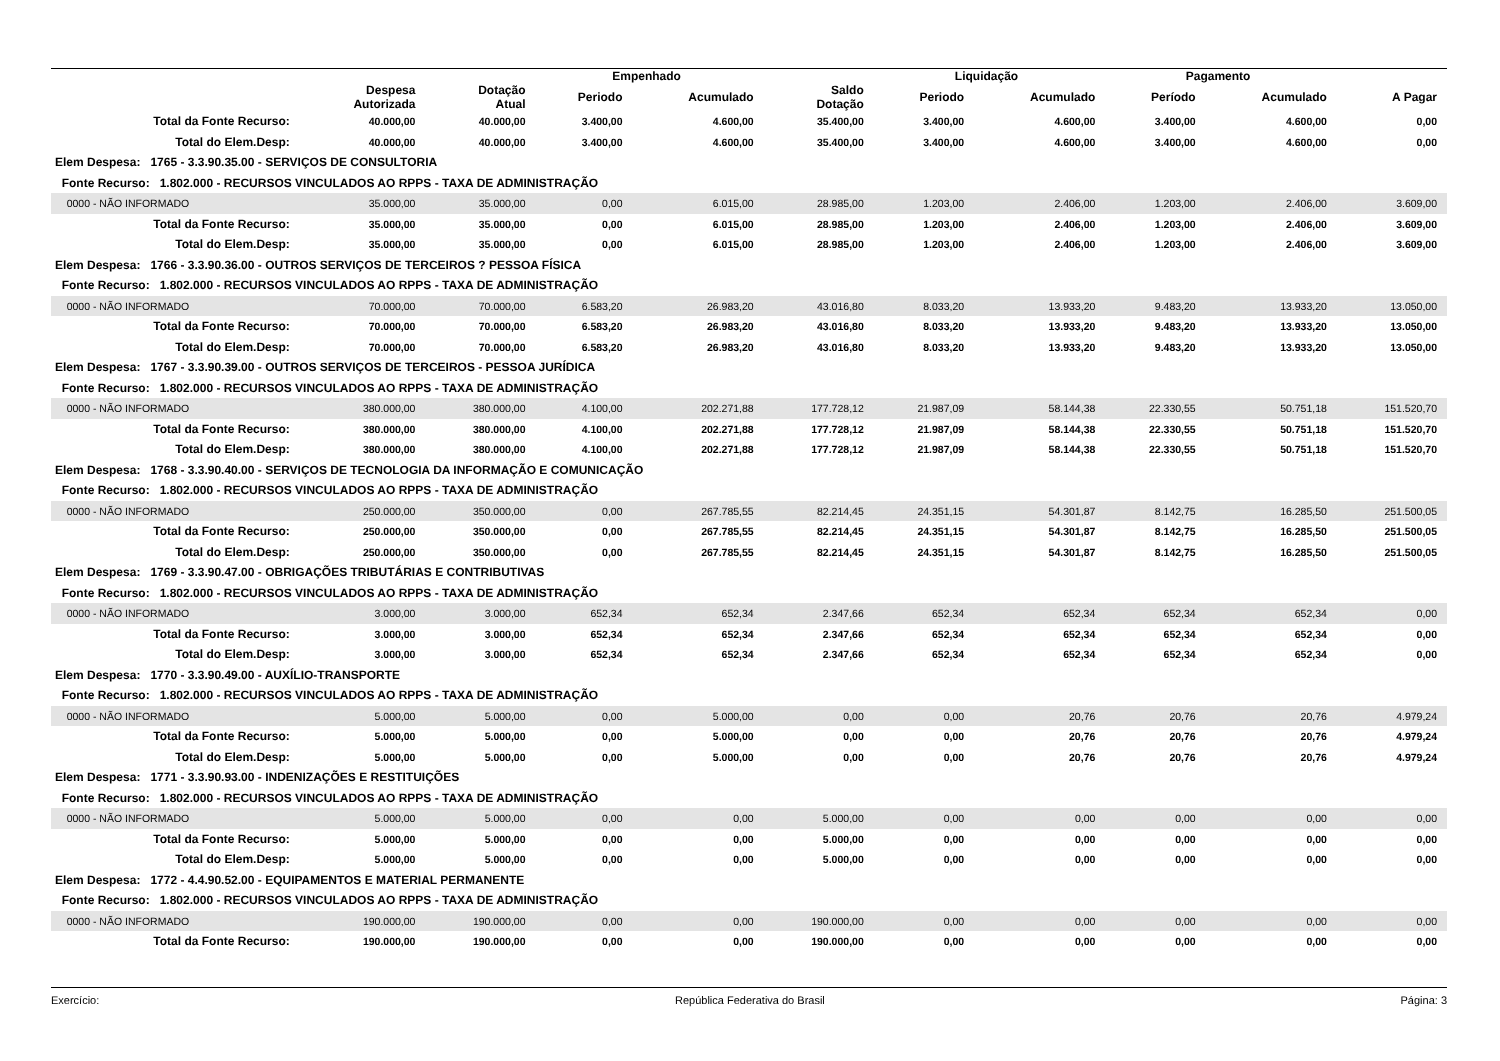| | | | Empenhado | | | Liquidação | | Pagamento | | |
| --- | --- | --- | --- | --- | --- | --- | --- | --- | --- | --- |
| | Despesa Autorizada | Dotação Atual | Periodo | Acumulado | Saldo Dotação | Periodo | Acumulado | Período | Acumulado | A Pagar |
| Total da Fonte Recurso: | 40.000,00 | 40.000,00 | 3.400,00 | 4.600,00 | 35.400,00 | 3.400,00 | 4.600,00 | 3.400,00 | 4.600,00 | 0,00 |
| Total do Elem.Desp: | 40.000,00 | 40.000,00 | 3.400,00 | 4.600,00 | 35.400,00 | 3.400,00 | 4.600,00 | 3.400,00 | 4.600,00 | 0,00 |
| Elem Despesa: 1765 - 3.3.90.35.00 - SERVIÇOS DE CONSULTORIA | | | | | | | | | | |
| Fonte Recurso: 1.802.000 - RECURSOS VINCULADOS AO RPPS - TAXA DE ADMINISTRAÇÃO | | | | | | | | | | |
| 0000 - NÃO INFORMADO | 35.000,00 | 35.000,00 | 0,00 | 6.015,00 | 28.985,00 | 1.203,00 | 2.406,00 | 1.203,00 | 2.406,00 | 3.609,00 |
| Total da Fonte Recurso: | 35.000,00 | 35.000,00 | 0,00 | 6.015,00 | 28.985,00 | 1.203,00 | 2.406,00 | 1.203,00 | 2.406,00 | 3.609,00 |
| Total do Elem.Desp: | 35.000,00 | 35.000,00 | 0,00 | 6.015,00 | 28.985,00 | 1.203,00 | 2.406,00 | 1.203,00 | 2.406,00 | 3.609,00 |
| Elem Despesa: 1766 - 3.3.90.36.00 - OUTROS SERVIÇOS DE TERCEIROS ? PESSOA FÍSICA | | | | | | | | | | |
| Fonte Recurso: 1.802.000 - RECURSOS VINCULADOS AO RPPS - TAXA DE ADMINISTRAÇÃO | | | | | | | | | | |
| 0000 - NÃO INFORMADO | 70.000,00 | 70.000,00 | 6.583,20 | 26.983,20 | 43.016,80 | 8.033,20 | 13.933,20 | 9.483,20 | 13.933,20 | 13.050,00 |
| Total da Fonte Recurso: | 70.000,00 | 70.000,00 | 6.583,20 | 26.983,20 | 43.016,80 | 8.033,20 | 13.933,20 | 9.483,20 | 13.933,20 | 13.050,00 |
| Total do Elem.Desp: | 70.000,00 | 70.000,00 | 6.583,20 | 26.983,20 | 43.016,80 | 8.033,20 | 13.933,20 | 9.483,20 | 13.933,20 | 13.050,00 |
| Elem Despesa: 1767 - 3.3.90.39.00 - OUTROS SERVIÇOS DE TERCEIROS - PESSOA JURÍDICA | | | | | | | | | | |
| Fonte Recurso: 1.802.000 - RECURSOS VINCULADOS AO RPPS - TAXA DE ADMINISTRAÇÃO | | | | | | | | | | |
| 0000 - NÃO INFORMADO | 380.000,00 | 380.000,00 | 4.100,00 | 202.271,88 | 177.728,12 | 21.987,09 | 58.144,38 | 22.330,55 | 50.751,18 | 151.520,70 |
| Total da Fonte Recurso: | 380.000,00 | 380.000,00 | 4.100,00 | 202.271,88 | 177.728,12 | 21.987,09 | 58.144,38 | 22.330,55 | 50.751,18 | 151.520,70 |
| Total do Elem.Desp: | 380.000,00 | 380.000,00 | 4.100,00 | 202.271,88 | 177.728,12 | 21.987,09 | 58.144,38 | 22.330,55 | 50.751,18 | 151.520,70 |
| Elem Despesa: 1768 - 3.3.90.40.00 - SERVIÇOS DE TECNOLOGIA DA INFORMAÇÃO E COMUNICAÇÃO | | | | | | | | | | |
| Fonte Recurso: 1.802.000 - RECURSOS VINCULADOS AO RPPS - TAXA DE ADMINISTRAÇÃO | | | | | | | | | | |
| 0000 - NÃO INFORMADO | 250.000,00 | 350.000,00 | 0,00 | 267.785,55 | 82.214,45 | 24.351,15 | 54.301,87 | 8.142,75 | 16.285,50 | 251.500,05 |
| Total da Fonte Recurso: | 250.000,00 | 350.000,00 | 0,00 | 267.785,55 | 82.214,45 | 24.351,15 | 54.301,87 | 8.142,75 | 16.285,50 | 251.500,05 |
| Total do Elem.Desp: | 250.000,00 | 350.000,00 | 0,00 | 267.785,55 | 82.214,45 | 24.351,15 | 54.301,87 | 8.142,75 | 16.285,50 | 251.500,05 |
| Elem Despesa: 1769 - 3.3.90.47.00 - OBRIGAÇÕES TRIBUTÁRIAS E CONTRIBUTIVAS | | | | | | | | | | |
| Fonte Recurso: 1.802.000 - RECURSOS VINCULADOS AO RPPS - TAXA DE ADMINISTRAÇÃO | | | | | | | | | | |
| 0000 - NÃO INFORMADO | 3.000,00 | 3.000,00 | 652,34 | 652,34 | 2.347,66 | 652,34 | 652,34 | 652,34 | 652,34 | 0,00 |
| Total da Fonte Recurso: | 3.000,00 | 3.000,00 | 652,34 | 652,34 | 2.347,66 | 652,34 | 652,34 | 652,34 | 652,34 | 0,00 |
| Total do Elem.Desp: | 3.000,00 | 3.000,00 | 652,34 | 652,34 | 2.347,66 | 652,34 | 652,34 | 652,34 | 652,34 | 0,00 |
| Elem Despesa: 1770 - 3.3.90.49.00 - AUXÍLIO-TRANSPORTE | | | | | | | | | | |
| Fonte Recurso: 1.802.000 - RECURSOS VINCULADOS AO RPPS - TAXA DE ADMINISTRAÇÃO | | | | | | | | | | |
| 0000 - NÃO INFORMADO | 5.000,00 | 5.000,00 | 0,00 | 5.000,00 | 0,00 | 0,00 | 20,76 | 20,76 | 20,76 | 4.979,24 |
| Total da Fonte Recurso: | 5.000,00 | 5.000,00 | 0,00 | 5.000,00 | 0,00 | 0,00 | 20,76 | 20,76 | 20,76 | 4.979,24 |
| Total do Elem.Desp: | 5.000,00 | 5.000,00 | 0,00 | 5.000,00 | 0,00 | 0,00 | 20,76 | 20,76 | 20,76 | 4.979,24 |
| Elem Despesa: 1771 - 3.3.90.93.00 - INDENIZAÇÕES E RESTITUIÇÕES | | | | | | | | | | |
| Fonte Recurso: 1.802.000 - RECURSOS VINCULADOS AO RPPS - TAXA DE ADMINISTRAÇÃO | | | | | | | | | | |
| 0000 - NÃO INFORMADO | 5.000,00 | 5.000,00 | 0,00 | 0,00 | 5.000,00 | 0,00 | 0,00 | 0,00 | 0,00 | 0,00 |
| Total da Fonte Recurso: | 5.000,00 | 5.000,00 | 0,00 | 0,00 | 5.000,00 | 0,00 | 0,00 | 0,00 | 0,00 | 0,00 |
| Total do Elem.Desp: | 5.000,00 | 5.000,00 | 0,00 | 0,00 | 5.000,00 | 0,00 | 0,00 | 0,00 | 0,00 | 0,00 |
| Elem Despesa: 1772 - 4.4.90.52.00 - EQUIPAMENTOS E MATERIAL PERMANENTE | | | | | | | | | | |
| Fonte Recurso: 1.802.000 - RECURSOS VINCULADOS AO RPPS - TAXA DE ADMINISTRAÇÃO | | | | | | | | | | |
| 0000 - NÃO INFORMADO | 190.000,00 | 190.000,00 | 0,00 | 0,00 | 190.000,00 | 0,00 | 0,00 | 0,00 | 0,00 | 0,00 |
| Total da Fonte Recurso: | 190.000,00 | 190.000,00 | 0,00 | 0,00 | 190.000,00 | 0,00 | 0,00 | 0,00 | 0,00 | 0,00 |
Exercício: República Federativa do Brasil Página: 3